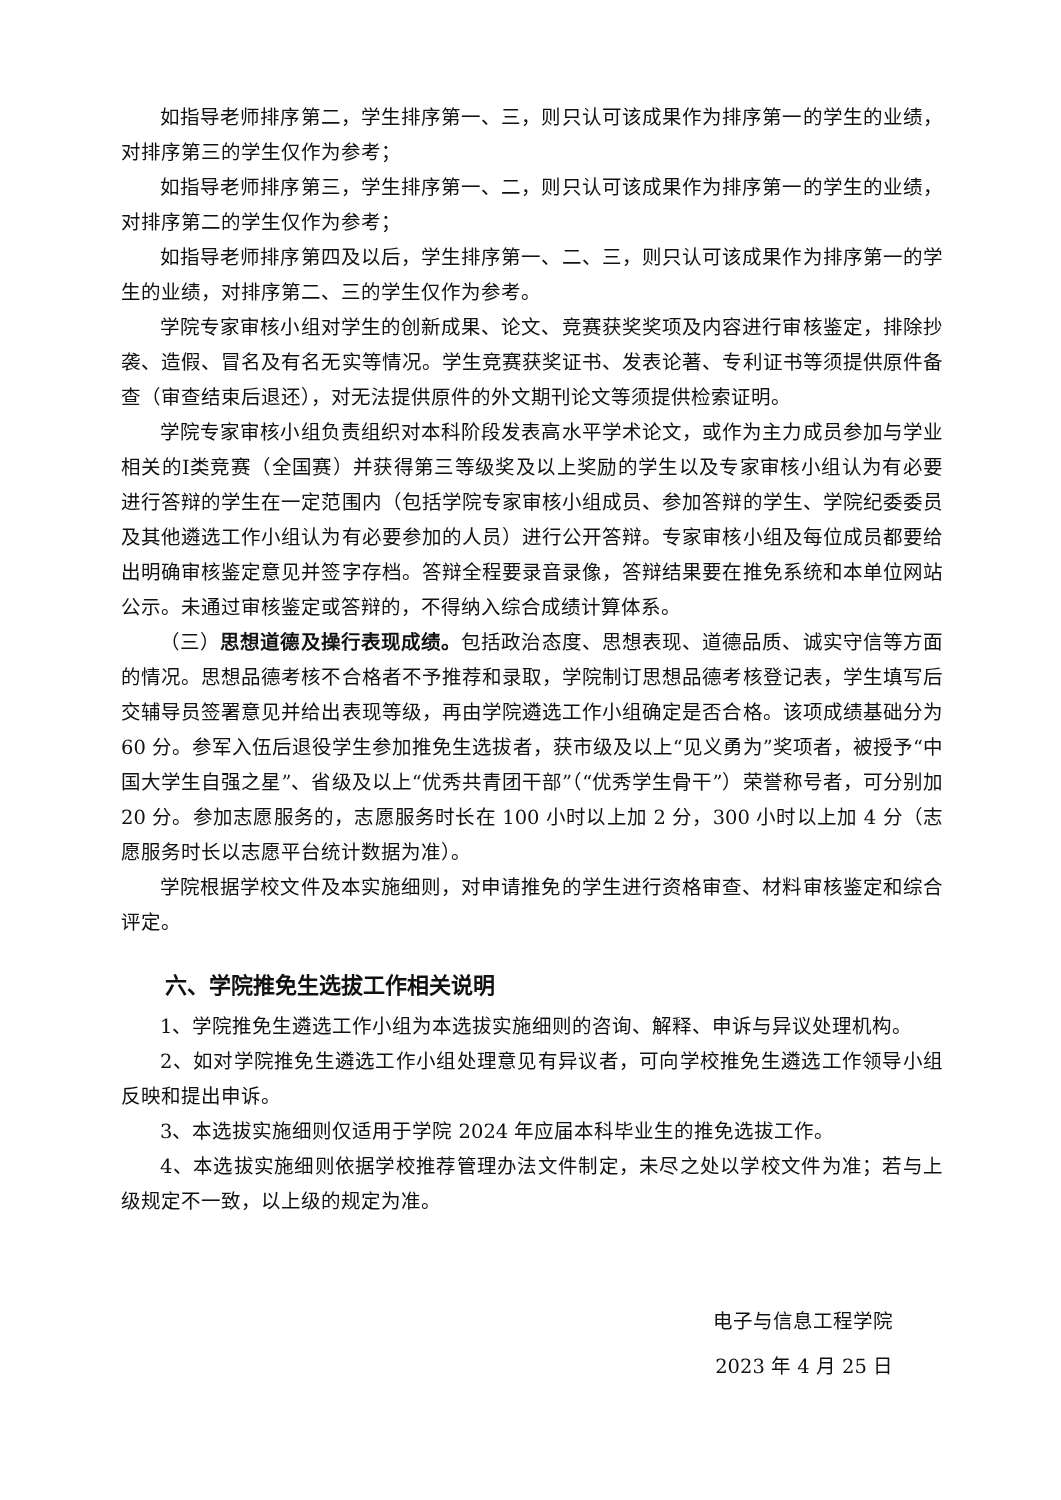如指导老师排序第二，学生排序第一、三，则只认可该成果作为排序第一的学生的业绩，对排序第三的学生仅作为参考；
如指导老师排序第三，学生排序第一、二，则只认可该成果作为排序第一的学生的业绩，对排序第二的学生仅作为参考；
如指导老师排序第四及以后，学生排序第一、二、三，则只认可该成果作为排序第一的学生的业绩，对排序第二、三的学生仅作为参考。
学院专家审核小组对学生的创新成果、论文、竞赛获奖奖项及内容进行审核鉴定，排除抄袭、造假、冒名及有名无实等情况。学生竞赛获奖证书、发表论著、专利证书等须提供原件备查（审查结束后退还），对无法提供原件的外文期刊论文等须提供检索证明。
学院专家审核小组负责组织对本科阶段发表高水平学术论文，或作为主力成员参加与学业相关的Ⅰ类竞赛（全国赛）并获得第三等级奖及以上奖励的学生以及专家审核小组认为有必要进行答辩的学生在一定范围内（包括学院专家审核小组成员、参加答辩的学生、学院纪委委员及其他遴选工作小组认为有必要参加的人员）进行公开答辩。专家审核小组及每位成员都要给出明确审核鉴定意见并签字存档。答辩全程要录音录像，答辩结果要在推免系统和本单位网站公示。未通过审核鉴定或答辩的，不得纳入综合成绩计算体系。
（三）思想道德及操行表现成绩。包括政治态度、思想表现、道德品质、诚实守信等方面的情况。思想品德考核不合格者不予推荐和录取，学院制订思想品德考核登记表，学生填写后交辅导员签署意见并给出表现等级，再由学院遴选工作小组确定是否合格。该项成绩基础分为 60 分。参军入伍后退役学生参加推免生选拔者，获市级及以上“见义勇为”奖项者，被授予“中国大学生自强之星”、省级及以上“优秀共青团干部”（“优秀学生骨干”）荣誉称号者，可分别加 20 分。参加志愿服务的，志愿服务时长在 100 小时以上加 2 分，300 小时以上加 4 分（志愿服务时长以志愿平台统计数据为准）。
学院根据学校文件及本实施细则，对申请推免的学生进行资格审查、材料审核鉴定和综合评定。
六、学院推免生选拔工作相关说明
1、学院推免生遴选工作小组为本选拔实施细则的咨询、解释、申诉与异议处理机构。
2、如对学院推免生遴选工作小组处理意见有异议者，可向学校推免生遴选工作领导小组反映和提出申诉。
3、本选拔实施细则仅适用于学院 2024 年应届本科毕业生的推免选拔工作。
4、本选拔实施细则依据学校推荐管理办法文件制定，未尽之处以学校文件为准；若与上级规定不一致，以上级的规定为准。
电子与信息工程学院
2023 年 4 月 25 日